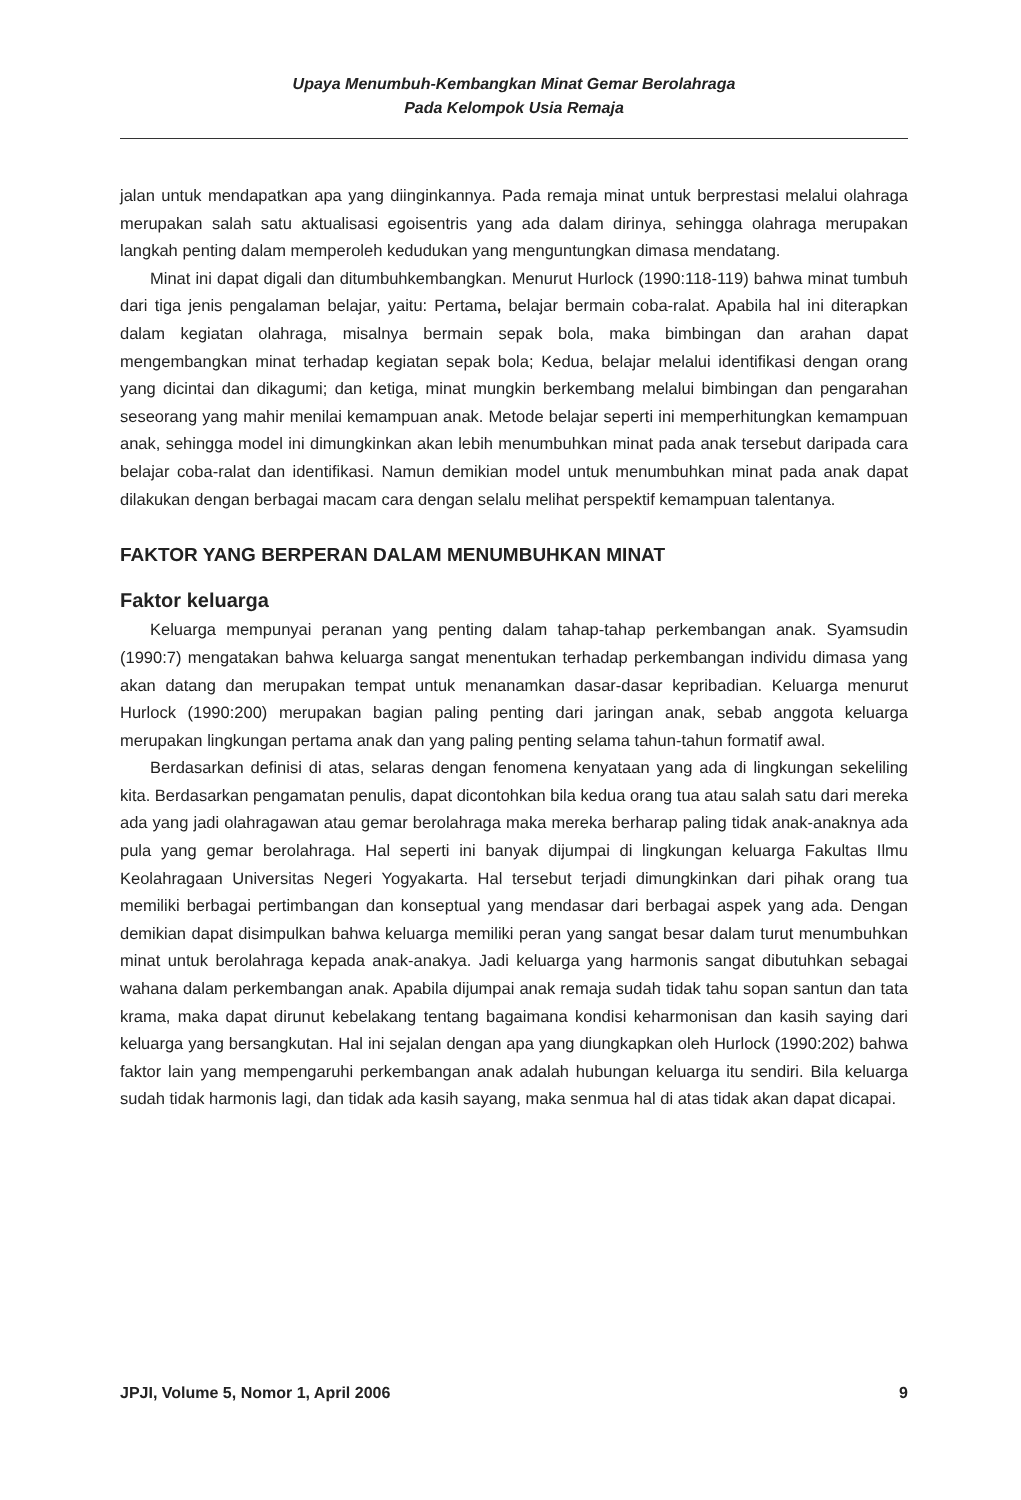Upaya Menumbuh-Kembangkan Minat Gemar Berolahraga
Pada Kelompok Usia Remaja
jalan untuk mendapatkan apa yang diinginkannya. Pada remaja minat untuk berprestasi melalui olahraga merupakan salah satu aktualisasi egoisentris yang ada dalam dirinya, sehingga olahraga merupakan langkah penting dalam memperoleh kedudukan yang menguntungkan dimasa mendatang.
Minat ini dapat digali dan ditumbuhkembangkan. Menurut Hurlock (1990:118-119) bahwa minat tumbuh dari tiga jenis pengalaman belajar, yaitu: Pertama, belajar bermain coba-ralat. Apabila hal ini diterapkan dalam kegiatan olahraga, misalnya bermain sepak bola, maka bimbingan dan arahan dapat mengembangkan minat terhadap kegiatan sepak bola; Kedua, belajar melalui identifikasi dengan orang yang dicintai dan dikagumi; dan ketiga, minat mungkin berkembang melalui bimbingan dan pengarahan seseorang yang mahir menilai kemampuan anak. Metode belajar seperti ini memperhitungkan kemampuan anak, sehingga model ini dimungkinkan akan lebih menumbuhkan minat pada anak tersebut daripada cara belajar coba-ralat dan identifikasi. Namun demikian model untuk menumbuhkan minat pada anak dapat dilakukan dengan berbagai macam cara dengan selalu melihat perspektif kemampuan talentanya.
FAKTOR YANG BERPERAN DALAM MENUMBUHKAN MINAT
Faktor keluarga
Keluarga mempunyai peranan yang penting dalam tahap-tahap perkembangan anak. Syamsudin (1990:7) mengatakan bahwa keluarga sangat menentukan terhadap perkembangan individu dimasa yang akan datang dan merupakan tempat untuk menanamkan dasar-dasar kepribadian. Keluarga menurut Hurlock (1990:200) merupakan bagian paling penting dari jaringan anak, sebab anggota keluarga merupakan lingkungan pertama anak dan yang paling penting selama tahun-tahun formatif awal.
Berdasarkan definisi di atas, selaras dengan fenomena kenyataan yang ada di lingkungan sekeliling kita. Berdasarkan pengamatan penulis, dapat dicontohkan bila kedua orang tua atau salah satu dari mereka ada yang jadi olahragawan atau gemar berolahraga maka mereka berharap paling tidak anak-anaknya ada pula yang gemar berolahraga. Hal seperti ini banyak dijumpai di lingkungan keluarga Fakultas Ilmu Keolahragaan Universitas Negeri Yogyakarta. Hal tersebut terjadi dimungkinkan dari pihak orang tua memiliki berbagai pertimbangan dan konseptual yang mendasar dari berbagai aspek yang ada. Dengan demikian dapat disimpulkan bahwa keluarga memiliki peran yang sangat besar dalam turut menumbuhkan minat untuk berolahraga kepada anak-anakya. Jadi keluarga yang harmonis sangat dibutuhkan sebagai wahana dalam perkembangan anak. Apabila dijumpai anak remaja sudah tidak tahu sopan santun dan tata krama, maka dapat dirunut kebelakang tentang bagaimana kondisi keharmonisan dan kasih saying dari keluarga yang bersangkutan. Hal ini sejalan dengan apa yang diungkapkan oleh Hurlock (1990:202) bahwa faktor lain yang mempengaruhi perkembangan anak adalah hubungan keluarga itu sendiri. Bila keluarga sudah tidak harmonis lagi, dan tidak ada kasih sayang, maka senmua hal di atas tidak akan dapat dicapai.
JPJI, Volume 5, Nomor 1, April 2006 9